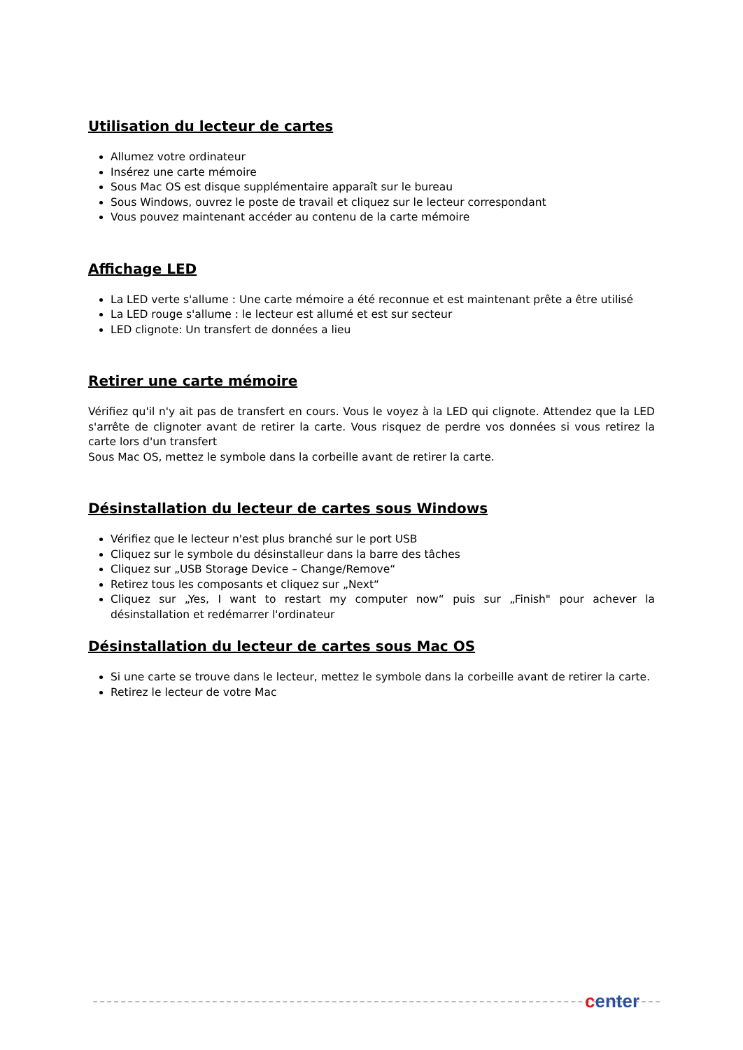Utilisation du lecteur de cartes
Allumez votre ordinateur
Insérez une carte mémoire
Sous Mac OS est disque supplémentaire apparaît sur le bureau
Sous Windows, ouvrez le poste de travail et cliquez sur le lecteur correspondant
Vous pouvez maintenant accéder au contenu de la carte mémoire
Affichage LED
La LED verte s'allume : Une carte mémoire a été reconnue et est maintenant prête a être utilisé
La LED rouge s'allume : le lecteur est allumé et est sur secteur
LED clignote: Un transfert de données a lieu
Retirer une carte mémoire
Vérifiez qu'il n'y ait pas de transfert en cours. Vous le voyez à la LED qui clignote. Attendez que la LED s'arrête de clignoter avant de retirer la carte. Vous risquez de perdre vos données si vous retirez la carte lors d'un transfert
Sous Mac OS, mettez le symbole dans la corbeille avant de retirer la carte.
Désinstallation du lecteur de cartes sous Windows
Vérifiez que le lecteur n'est plus branché sur le port USB
Cliquez sur le symbole du désinstalleur dans la barre des tâches
Cliquez sur „USB Storage Device – Change/Remove“
Retirez tous les composants et cliquez sur „Next“
Cliquez sur „Yes, I want to restart my computer now“ puis sur „Finish" pour achever la désinstallation et redémarrer l'ordinateur
Désinstallation du lecteur de cartes sous Mac OS
Si une carte se trouve dans le lecteur, mettez le symbole dans la corbeille avant de retirer la carte.
Retirez le lecteur de votre Mac
center